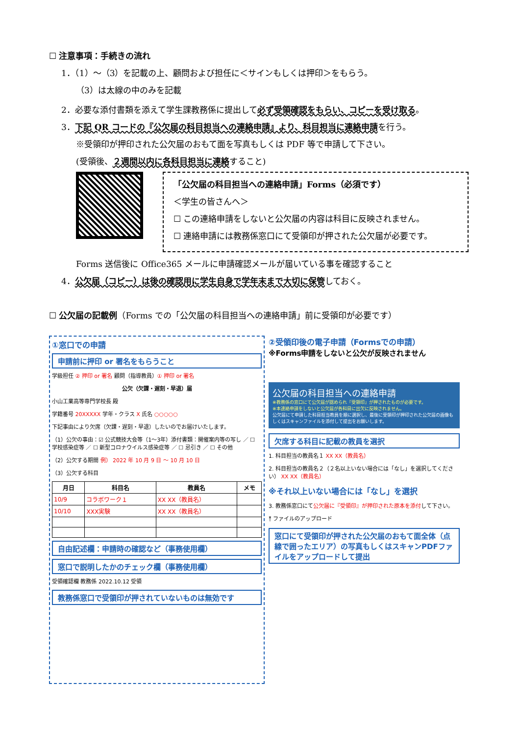☐ 注意事項：手続きの流れ
1．（1）～（3）を記載の上、顧問および担任に＜サインもしくは押印＞をもらう。
（3）は太線の中のみを記載
2．必要な添付書類を添えて学生課教務係に提出して必ず受領確認をもらい、コピーを受け取る。
3．下記 QR コードの『公欠届の科目担当への連絡申請』より、科目担当に連絡申請を行う。
※受領印が押印された公欠届のおもて面を写真もしくは PDF 等で申請して下さい。
(受領後、２週間以内に各科目担当に連絡すること)
「公欠届の科目担当への連絡申請」Forms（必須です）
＜学生の皆さんへ＞
☐ この連絡申請をしないと公欠届の内容は科目に反映されません。
☐ 連絡申請には教務係窓口にて受領印が押された公欠届が必要です。
Forms 送信後に Office365 メールに申請確認メールが届いている事を確認すること
4．公欠届（コピー）は後の確認用に学生自身で学年末まで大切に保管しておく。
☐ 公欠届の記載例（Forms での「公欠届の科目担当への連絡申請」前に受領印が必要です）
①窓口での申請
申請前に押印 or 署名をもらうこと
学級担任 ② 押印 or 署名 顧問（指導教員）① 押印 or 署名
公欠（欠課・遅刻・早退）届
小山工業高等専門学校長 殿
学籍番号 20XXXXX 学年・クラス X 氏名 ○○○○○
下記事由により欠席（欠課・遅刻・早退）したいのでお届けいたします。
（1）公欠の事由：☑ 公式競技大会等（1～3年）添付書類：開催案内等の写し ／ ☐ 学校感染症等 ／ ☐ 新型コロナウイルス感染症等 ／ ☐ 忌引き ／ ☐ その他
（2）公欠する期間 例） 2022 年 10 月 9 日 ～ 10 月 10 日
（3）公欠する科目
| 月日 | 科目名 | 教員名 | メモ |
| --- | --- | --- | --- |
| 10/9 | コラボワーク１ | XX XX（教員名） | |
| 10/10 | XXX実験 | XX XX（教員名） | |
自由記述欄：申請時の確認など（事務使用欄）
窓口で説明したかのチェック欄（事務使用欄）
受領確認欄 教務係 2022.10.12 受領
教務係窓口で受領印が押されていないものは無効です
②受領印後の電子申請（Formsでの申請）
※Forms申請をしないと公欠が反映されません
公欠届の科目担当への連絡申請
※教務係の窓口にて公欠届が認められ『受領印』が押されたものが必要です。
※本連絡申請をしないと公欠届が各科目に出欠に反映されません。
公欠届にて申請した科目担当教員を順に選択し、最後に受領印が押印された公欠届の画像もしくはスキャンファイルを添付して提出をお願いします。
欠席する科目に記載の教員を選択
1. 科目担当の教員名１ XX XX（教員名）
2. 科目担当の教員名２（２名以上いない場合には「なし」を選択してください） XX XX（教員名）
※それ以上いない場合には「なし」を選択
3. 教務係窓口にて公欠届に『受領印』が押印された原本を添付して下さい。
⤒ ファイルのアップロード
窓口にて受領印が押された公欠届のおもて面全体（点線で囲ったエリア）の写真もしくはスキャンPDFファイルをアップロードして提出